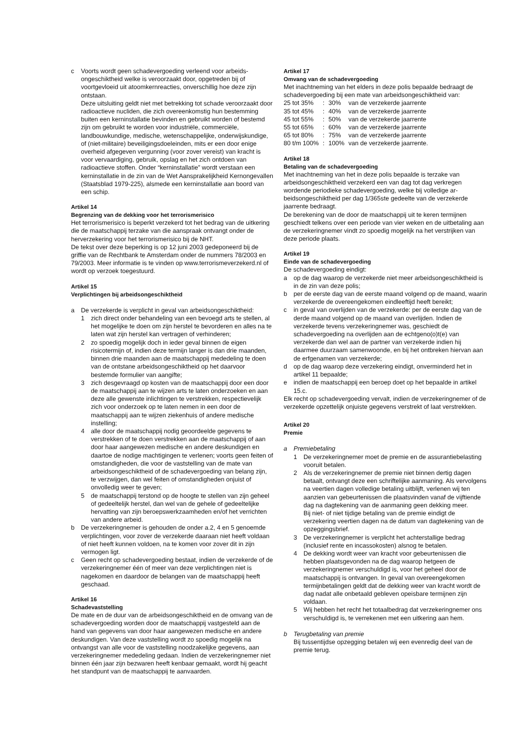c Voorts wordt geen schadevergoeding verleend voor arbeids­ongeschiktheid welke is veroorzaakt door, opgetreden bij of voortgevloeid uit atoomkernreacties, onverschillig hoe deze zijn ontstaan.
Deze uitsluiting geldt niet met betrekking tot schade veroor­zaakt door radioactieve nucliden, die zich overeenkomstig hun bestemming buiten een kerninstallatie bevinden en gebruikt worden of bestemd zijn om gebruikt te worden voor industriële, commerciële, landbouwkundige, medische, wetenschappelijke, onderwijskundige, of (niet-militaire) beveiligingsdoeleinden, mits er een door enige overheid afgegeven vergunning (voor zover vereist) van kracht is voor vervaardiging, gebruik, opslag en het zich ontdoen van radioactieve stoffen. Onder “kerninstallatie” wordt verstaan een kerninstallatie in de zin van de Wet Aansprakelijkheid Kernongevallen (Staatsblad 1979-225), alsmede een kerninstallatie aan boord van een schip.
Artikel 14
Begrenzing van de dekking voor het terrorismerisico
Het terrorismerisico is beperkt verzekerd tot het bedrag van de uitkering die de maatschappij terzake van die aanspraak ontvangt onder de herverzekering voor het terrorismerisico bij de NHT.
De tekst over deze beperking is op 12 juni 2003 gedeponeerd bij de griffie van de Rechtbank te Amsterdam onder de nummers 78/2003 en 79/2003. Meer informatie is te vinden op www.terrorismeverzekerd.nl of wordt op verzoek toegestuurd.
Artikel 15
Verplichtingen bij arbeidsongeschiktheid
a De verzekerde is verplicht in geval van arbeidsongeschiktheid:
1 zich direct onder behandeling van een bevoegd arts te stellen, al het mogelijke te doen om zijn herstel te bevorderen en alles na te laten wat zijn herstel kan vertragen of verhinderen;
2 zo spoedig mogelijk doch in ieder geval binnen de eigen risicotermijn of, indien deze termijn langer is dan drie maanden, binnen drie maanden aan de maatschappij mededeling te doen van de ontstane arbeidsongeschiktheid op het daarvoor bestemde formulier van aangifte;
3 zich desgevraagd op kosten van de maatschappij door een door de maatschappij aan te wijzen arts te laten onderzoeken en aan deze alle gewenste inlichtingen te verstrekken, respectievelijk zich voor onderzoek op te laten nemen in een door de maatschappij aan te wijzen ziekenhuis of andere medische instelling;
4 alle door de maatschappij nodig geoordeelde gegevens te verstrekken of te doen verstrekken aan de maatschappij of aan door haar aangewezen medische en andere deskundigen en daartoe de nodige machtigingen te verlenen; voorts geen feiten of omstandigheden, die voor de vaststelling van de mate van arbeidsongeschiktheid of de schadever­goeding van belang zijn, te verzwijgen, dan wel feiten of omstandigheden onjuist of onvolledig weer te geven;
5 de maatschappij terstond op de hoogte te stellen van zijn geheel of gedeeltelijk herstel, dan wel van de gehele of gedeeltelijke hervatting van zijn beroepswerkzaamheden en/of het verrichten van andere arbeid.
b De verzekeringnemer is gehouden de onder a.2, 4 en 5 genoemde verplichtingen, voor zover de verzekerde daaraan niet heeft voldaan of niet heeft kunnen voldoen, na te komen voor zover dit in zijn vermogen ligt.
c Geen recht op schadevergoeding bestaat, indien de verzekerde of de verzekeringnemer één of meer van deze verplichtingen niet is nagekomen en daardoor de belangen van de maatschappij heeft geschaad.
Artikel 16
Schadevaststelling
De mate en de duur van de arbeidsongeschiktheid en de omvang van de schadevergoeding worden door de maatschappij vastgesteld aan de hand van gegevens van door haar aangewezen medische en andere deskundigen. Van deze vaststelling wordt zo spoedig mogelijk na ontvangst van alle voor de vaststelling noodzakelijke gegevens, aan verzekeringnemer mededeling gedaan. Indien de verzekeringnemer niet binnen één jaar zijn bezwaren heeft kenbaar gemaakt, wordt hij geacht het standpunt van de maatschappij te aanvaarden.
Artikel 17
Omvang van de schadevergoeding
Met inachtneming van het elders in deze polis bepaalde bedraagt de schadevergoeding bij een mate van arbeidsongeschiktheid van:
| 25 tot 35% | : | 30% | van de verzekerde jaarrente |
| 35 tot 45% | : | 40% | van de verzekerde jaarrente |
| 45 tot 55% | : | 50% | van de verzekerde jaarrente |
| 55 tot 65% | : | 60% | van de verzekerde jaarrente |
| 65 tot 80% | : | 75% | van de verzekerde jaarrente |
| 80 t/m 100% | : | 100% | van de verzekerde jaarrente. |
Artikel 18
Betaling van de schadevergoeding
Met inachtneming van het in deze polis bepaalde is terzake van arbeidsongeschiktheid verzekerd een van dag tot dag verkregen wordende periodieke schadevergoeding, welke bij volledige ar­beidsongeschiktheid per dag 1/365ste gedeelte van de verzekerde jaarrente bedraagt.
De berekening van de door de maatschappij uit te keren termijnen geschiedt telkens over een periode van vier weken en de uitbeta­ling aan de verzekeringnemer vindt zo spoedig mogelijk na het verstrijken van deze periode plaats.
Artikel 19
Einde van de schadevergoeding
De schadevergoeding eindigt:
a op de dag waarop de verzekerde niet meer arbeidsongeschiktheid is in de zin van deze polis;
b per de eerste dag van de eerste maand volgend op de maand, waarin verzekerde de overeengekomen eindleeftijd heeft bereikt;
c in geval van overlijden van de verzekerde: per de eerste dag van de derde maand volgend op de maand van overlijden. Indien de verzekerde tevens verzekeringnemer was, geschiedt de schadevergoeding na overlijden aan de echtgeno(o)t(e) van verzekerde dan wel aan de partner van verzekerde indien hij daarmee duurzaam samenwoonde, en bij het ontbreken hiervan aan de erfgenamen van verzekerde;
d op de dag waarop deze verzekering eindigt, onverminderd het in artikel 11 bepaalde;
e indien de maatschappij een beroep doet op het bepaalde in artikel 15.c.
Elk recht op schadevergoeding vervalt, indien de verzekeringnemer of de verzekerde opzettelijk onjuiste gegevens verstrekt of laat verstrekken.
Artikel 20
Premie
a Premiebetaling
1 De verzekeringnemer moet de premie en de assurantie­belasting vooruit betalen.
2 Als de verzekeringnemer de premie niet binnen dertig dagen betaalt, ontvangt deze een schriftelijke aanmaning. Als vervolgens na veertien dagen volledige betaling uitblijft, verlenen wij ten aanzien van gebeurtenissen die plaatsvinden vanaf de vijftiende dag na dagtekening van de aanmaning geen dekking meer.
Bij niet- of niet tijdige betaling van de premie eindigt de verzekering veertien dagen na de datum van dagtekening van de opzeggingsbrief.
3 De verzekeringnemer is verplicht het achterstallige bedrag (inclusief rente en incassokosten) alsnog te betalen.
4 De dekking wordt weer van kracht voor gebeurtenissen die hebben plaatsgevonden na de dag waarop hetgeen de verzekeringnemer verschuldigd is, voor het geheel door de maatschappij is ontvangen. In geval van overeengekomen termijnbetalingen geldt dat de dekking weer van kracht wordt de dag nadat alle onbetaald gebleven opeisbare termijnen zijn voldaan.
5 Wij hebben het recht het totaalbedrag dat verzekeringnemer ons verschuldigd is, te verrekenen met een uitkering aan hem.
b Terugbetaling van premie
Bij tussentijdse opzegging betalen wij een evenredig deel van de premie terug.